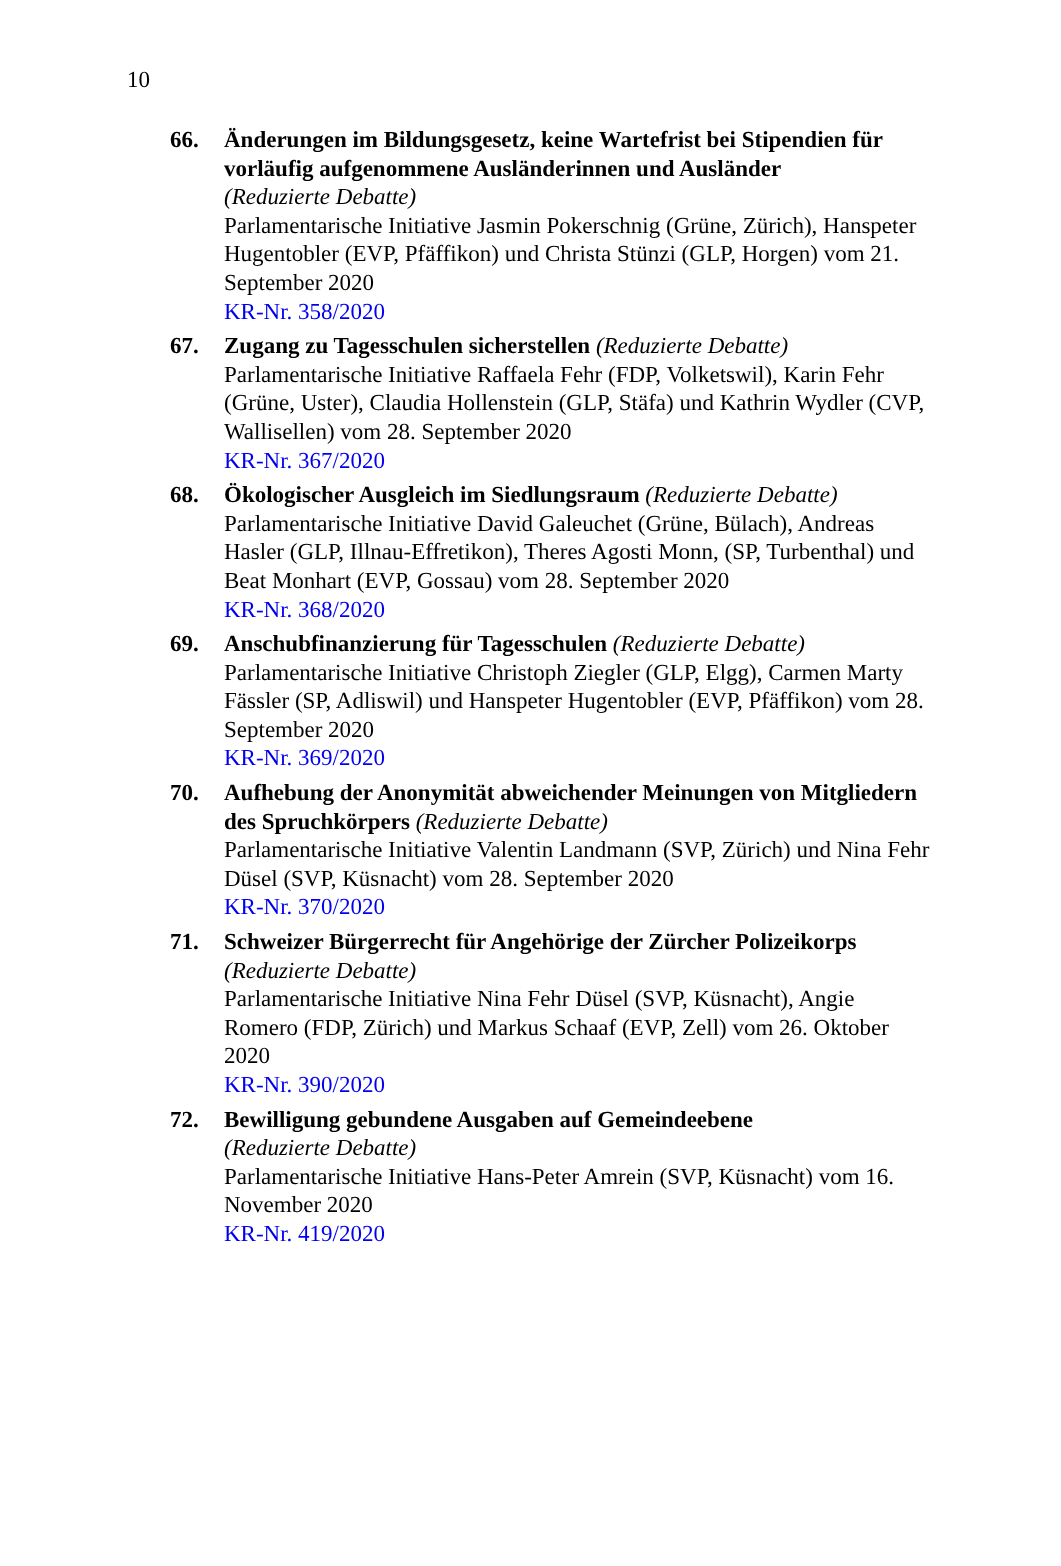10
66. Änderungen im Bildungsgesetz, keine Wartefrist bei Stipendien für vorläufig aufgenommene Ausländerinnen und Ausländer
(Reduzierte Debatte)
Parlamentarische Initiative Jasmin Pokerschnig (Grüne, Zürich), Hanspeter Hugentobler (EVP, Pfäffikon) und Christa Stünzi (GLP, Horgen) vom 21. September 2020
KR-Nr. 358/2020
67. Zugang zu Tagesschulen sicherstellen (Reduzierte Debatte)
Parlamentarische Initiative Raffaela Fehr (FDP, Volketswil), Karin Fehr (Grüne, Uster), Claudia Hollenstein (GLP, Stäfa) und Kathrin Wydler (CVP, Wallisellen) vom 28. September 2020
KR-Nr. 367/2020
68. Ökologischer Ausgleich im Siedlungsraum (Reduzierte Debatte)
Parlamentarische Initiative David Galeuchet (Grüne, Bülach), Andreas Hasler (GLP, Illnau-Effretikon), Theres Agosti Monn, (SP, Turbenthal) und Beat Monhart (EVP, Gossau) vom 28. September 2020
KR-Nr. 368/2020
69. Anschubfinanzierung für Tagesschulen (Reduzierte Debatte)
Parlamentarische Initiative Christoph Ziegler (GLP, Elgg), Carmen Marty Fässler (SP, Adliswil) und Hanspeter Hugentobler (EVP, Pfäffikon) vom 28. September 2020
KR-Nr. 369/2020
70. Aufhebung der Anonymität abweichender Meinungen von Mitgliedern des Spruchkörpers (Reduzierte Debatte)
Parlamentarische Initiative Valentin Landmann (SVP, Zürich) und Nina Fehr Düsel (SVP, Küsnacht) vom 28. September 2020
KR-Nr. 370/2020
71. Schweizer Bürgerrecht für Angehörige der Zürcher Polizeikorps
(Reduzierte Debatte)
Parlamentarische Initiative Nina Fehr Düsel (SVP, Küsnacht), Angie Romero (FDP, Zürich) und Markus Schaaf (EVP, Zell) vom 26. Oktober 2020
KR-Nr. 390/2020
72. Bewilligung gebundene Ausgaben auf Gemeindeebene
(Reduzierte Debatte)
Parlamentarische Initiative Hans-Peter Amrein (SVP, Küsnacht) vom 16. November 2020
KR-Nr. 419/2020